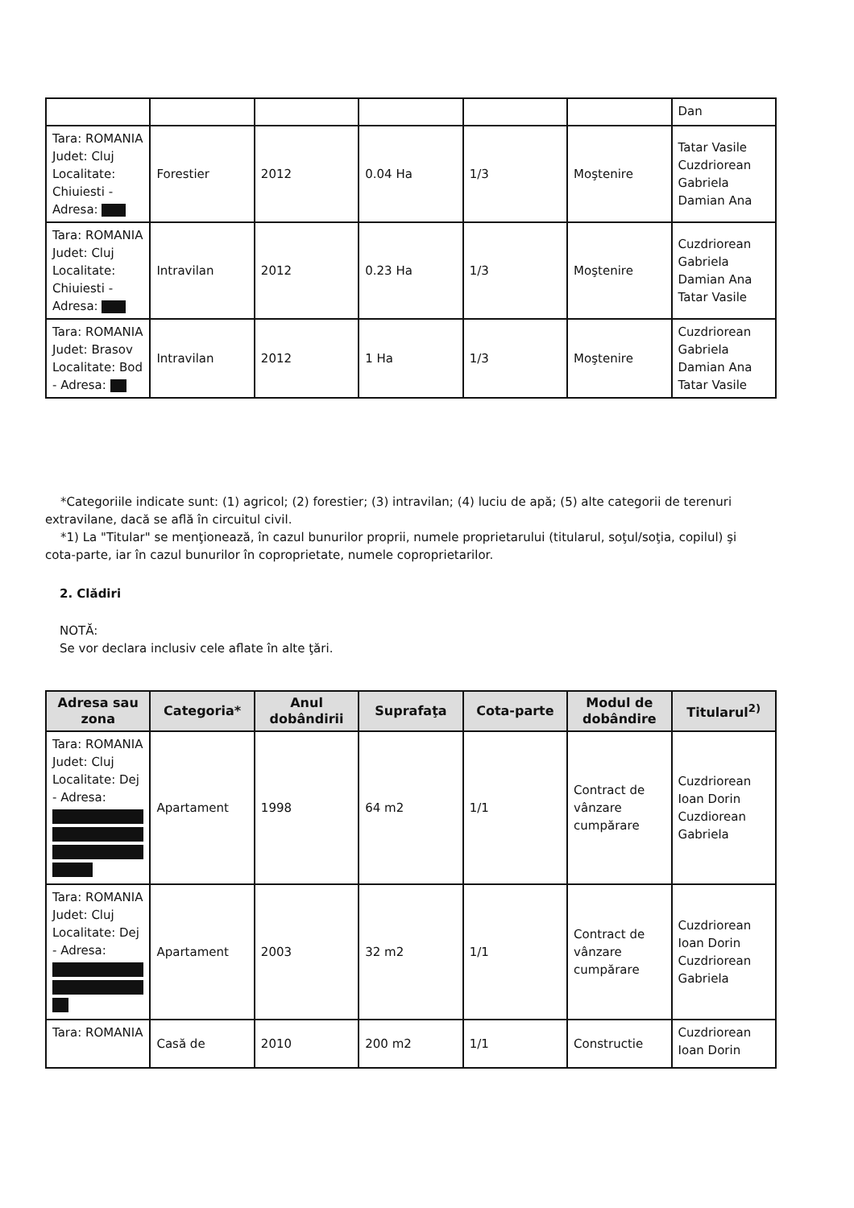| | | | | | | Dan |
| Tara: ROMANIA Judet: Cluj Localitate: Chiuiesti - Adresa: | Forestier | 2012 | 0.04 Ha | 1/3 | Moştenire | Tatar Vasile Cuzdriorean Gabriela Damian Ana |
| Tara: ROMANIA Judet: Cluj Localitate: Chiuiesti - Adresa: | Intravilan | 2012 | 0.23 Ha | 1/3 | Moştenire | Cuzdriorean Gabriela Damian Ana Tatar Vasile |
| Tara: ROMANIA Judet: Brasov Localitate: Bod - Adresa: | Intravilan | 2012 | 1 Ha | 1/3 | Moştenire | Cuzdriorean Gabriela Damian Ana Tatar Vasile |
*Categoriile indicate sunt: (1) agricol; (2) forestier; (3) intravilan; (4) luciu de apă; (5) alte categorii de terenuri extravilane, dacă se află în circuitul civil.
*1) La "Titular" se menţionează, în cazul bunurilor proprii, numele proprietarului (titularul, soţul/soţia, copilul) şi cota-parte, iar în cazul bunurilor în coproprietate, numele coproprietarilor.
2. Clădiri
NOTĂ:
Se vor declara inclusiv cele aflate în alte ţări.
| Adresa sau zona | Categoria* | Anul dobândirii | Suprafaţa | Cota-parte | Modul de dobândire | Titularul<sup>2)</sup> |
| --- | --- | --- | --- | --- | --- | --- |
| Tara: ROMANIA Judet: Cluj Localitate: Dej - Adresa: | Apartament | 1998 | 64 m2 | 1/1 | Contract de vânzare cumpărare | Cuzdriorean Ioan Dorin Cuzdiorean Gabriela |
| Tara: ROMANIA Judet: Cluj Localitate: Dej - Adresa: | Apartament | 2003 | 32 m2 | 1/1 | Contract de vânzare cumpărare | Cuzdriorean Ioan Dorin Cuzdriorean Gabriela |
| Tara: ROMANIA | Casă de | 2010 | 200 m2 | 1/1 | Constructie | Cuzdriorean Ioan Dorin |